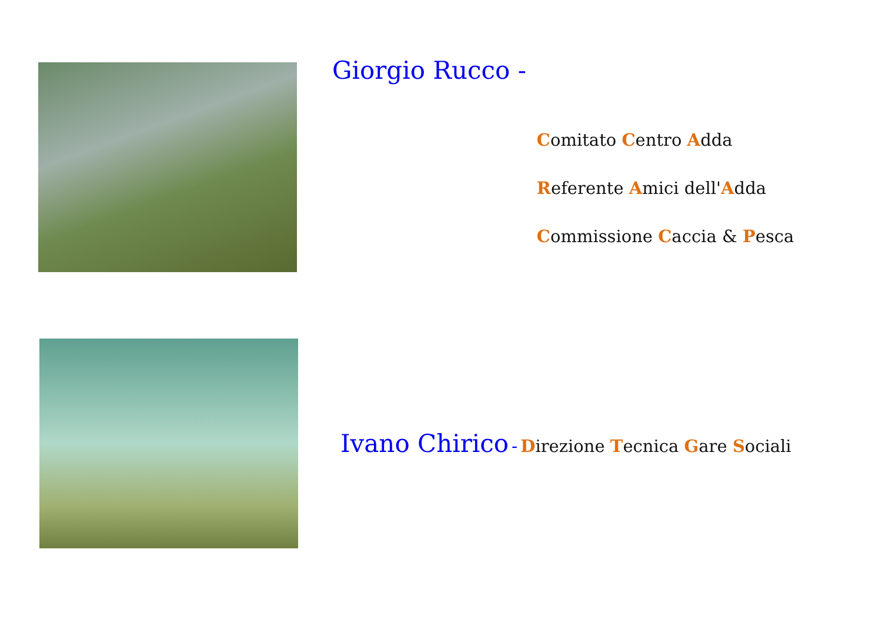Giorgio Rucco -
Comitato Centro Adda
Referente Amici dell'Adda
Commissione Caccia & Pesca
Ivano Chirico - Direzione Tecnica Gare Sociali